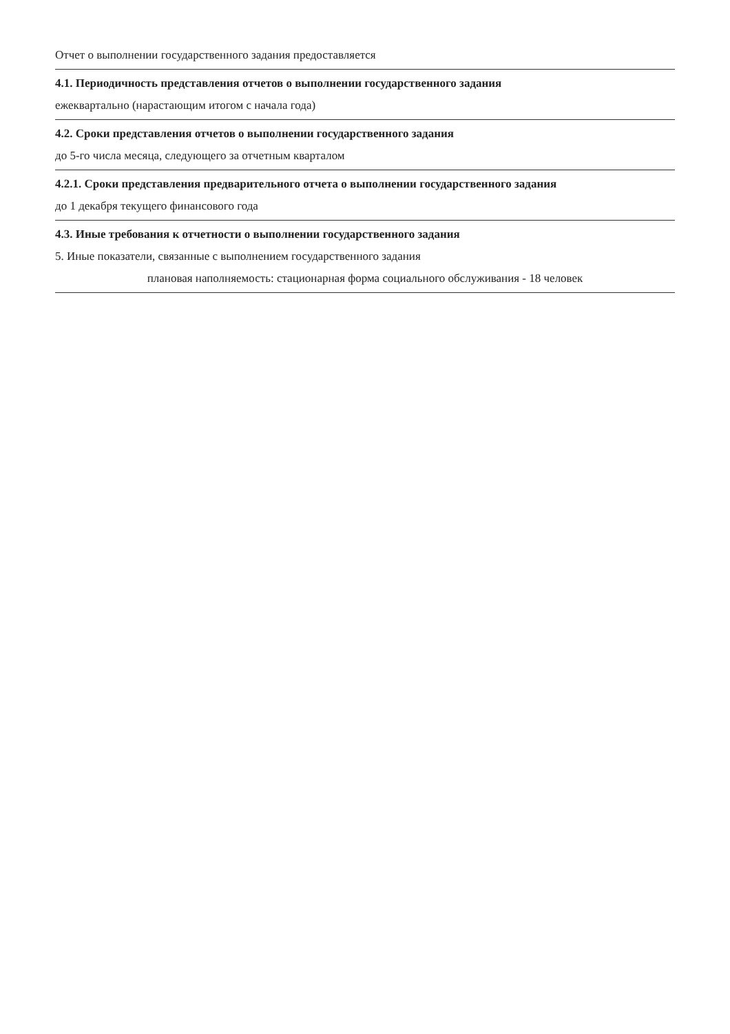Отчет о выполнении государственного задания предоставляется
4.1. Периодичность представления отчетов о выполнении государственного задания
ежеквартально (нарастающим итогом с начала года)
4.2. Сроки представления отчетов о выполнении государственного задания
до 5-го числа месяца, следующего за отчетным кварталом
4.2.1. Сроки представления предварительного отчета о выполнении государственного задания
до 1 декабря текущего финансового года
4.3. Иные требования к отчетности о выполнении государственного задания
5. Иные показатели, связанные с выполнением государственного задания
плановая наполняемость: стационарная форма социального обслуживания - 18 человек